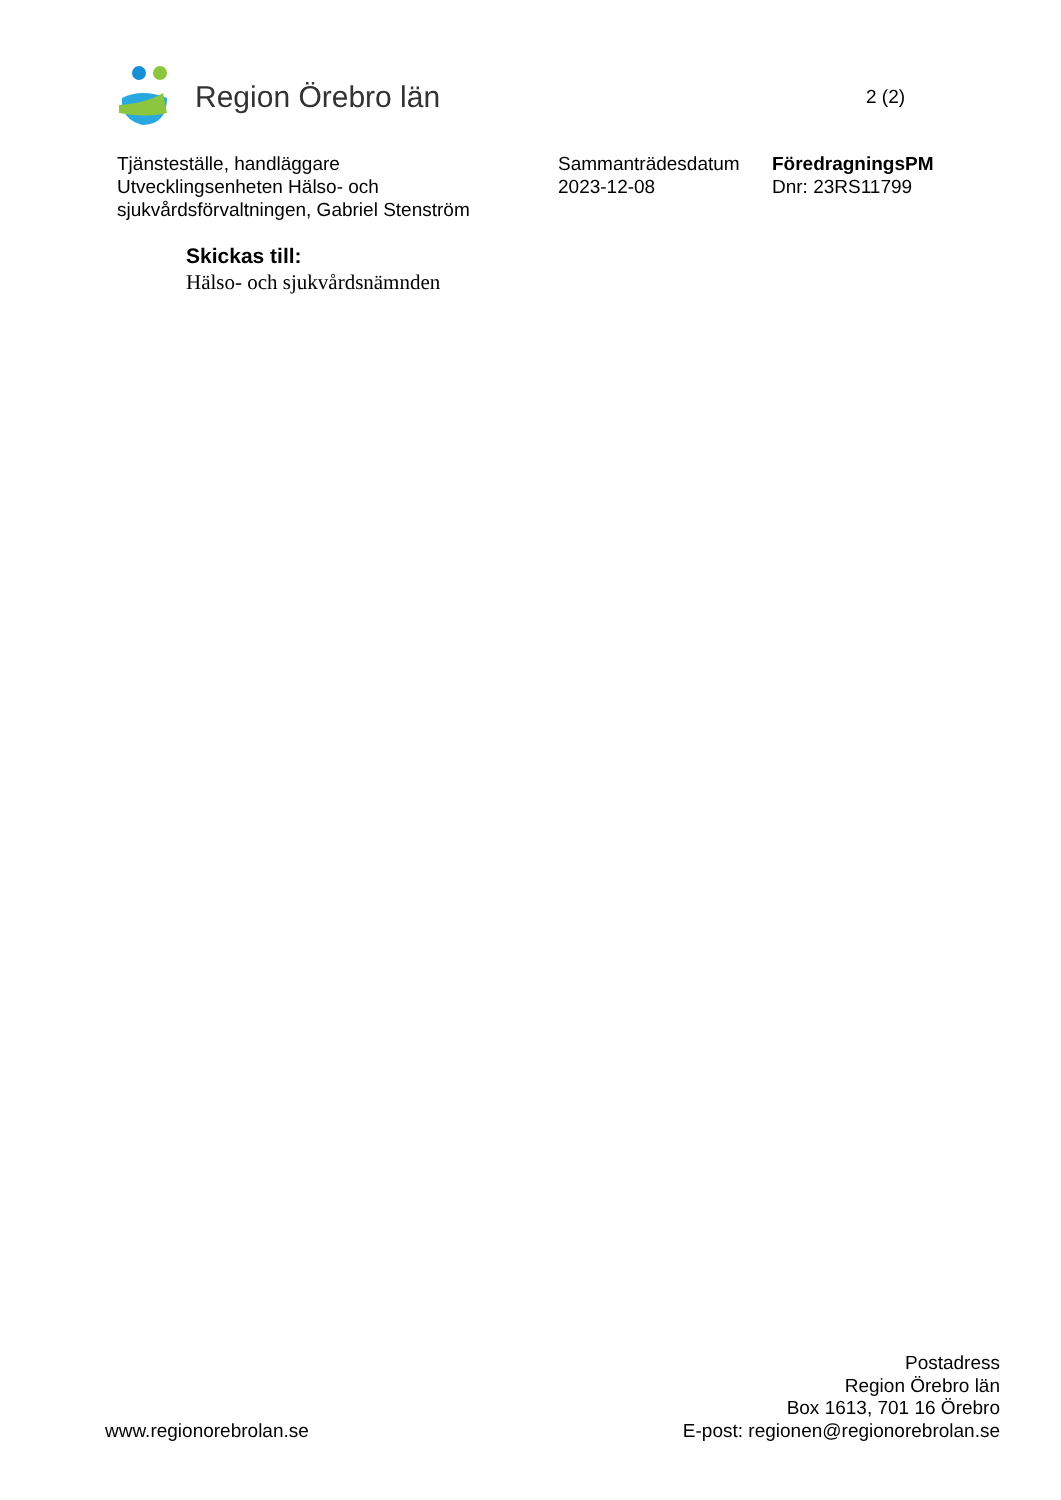Region Örebro län
2 (2)
Tjänsteställe, handläggare
Utvecklingsenheten Hälso- och
sjukvårdsförvaltningen, Gabriel Stenström
Sammanträdesdatum
2023-12-08
FöredragningsPM
Dnr: 23RS11799
Skickas till:
Hälso- och sjukvårdsnämnden
www.regionorebrolan.se
Postadress
Region Örebro län
Box 1613, 701 16 Örebro
E-post: regionen@regionorebrolan.se